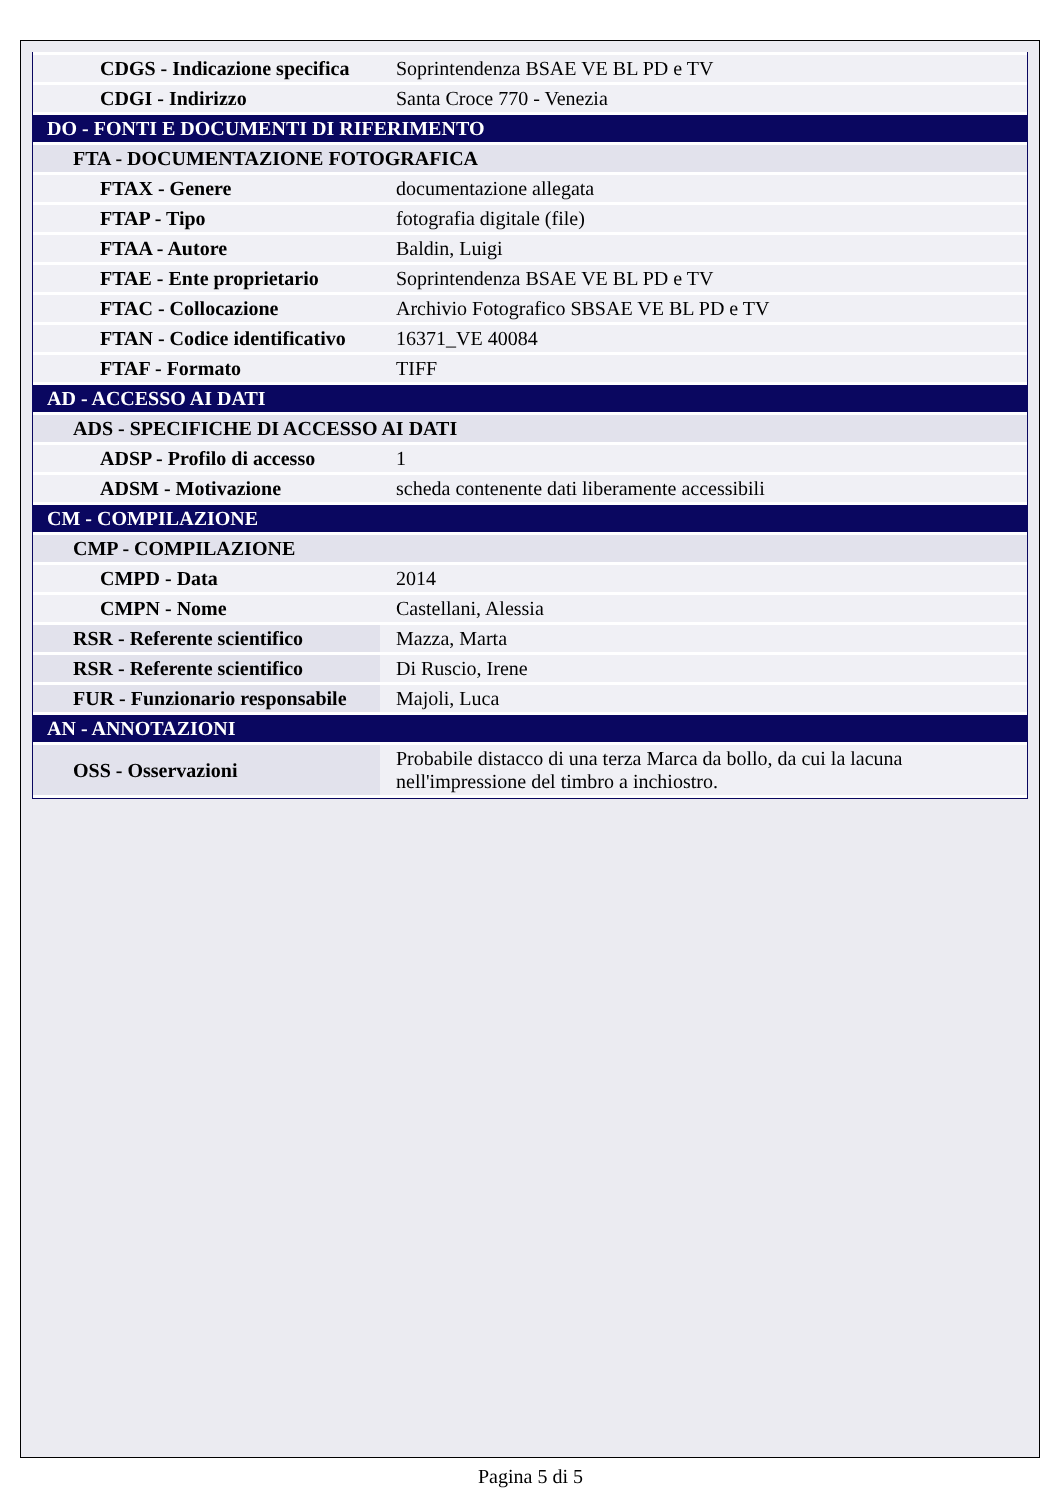| CDGS - Indicazione specifica | Soprintendenza BSAE VE BL PD e TV |
| CDGI - Indirizzo | Santa Croce 770 - Venezia |
| DO - FONTI E DOCUMENTI DI RIFERIMENTO | |
| FTA - DOCUMENTAZIONE FOTOGRAFICA | |
| FTAX - Genere | documentazione allegata |
| FTAP - Tipo | fotografia digitale (file) |
| FTAA - Autore | Baldin, Luigi |
| FTAE - Ente proprietario | Soprintendenza BSAE VE BL PD e TV |
| FTAC - Collocazione | Archivio Fotografico SBSAE VE BL PD e TV |
| FTAN - Codice identificativo | 16371_VE 40084 |
| FTAF - Formato | TIFF |
| AD - ACCESSO AI DATI | |
| ADS - SPECIFICHE DI ACCESSO AI DATI | |
| ADSP - Profilo di accesso | 1 |
| ADSM - Motivazione | scheda contenente dati liberamente accessibili |
| CM - COMPILAZIONE | |
| CMP - COMPILAZIONE | |
| CMPD - Data | 2014 |
| CMPN - Nome | Castellani, Alessia |
| RSR - Referente scientifico | Mazza, Marta |
| RSR - Referente scientifico | Di Ruscio, Irene |
| FUR - Funzionario responsabile | Majoli, Luca |
| AN - ANNOTAZIONI | |
| OSS - Osservazioni | Probabile distacco di una terza Marca da bollo, da cui la lacuna nell'impressione del timbro a inchiostro. |
Pagina 5 di 5